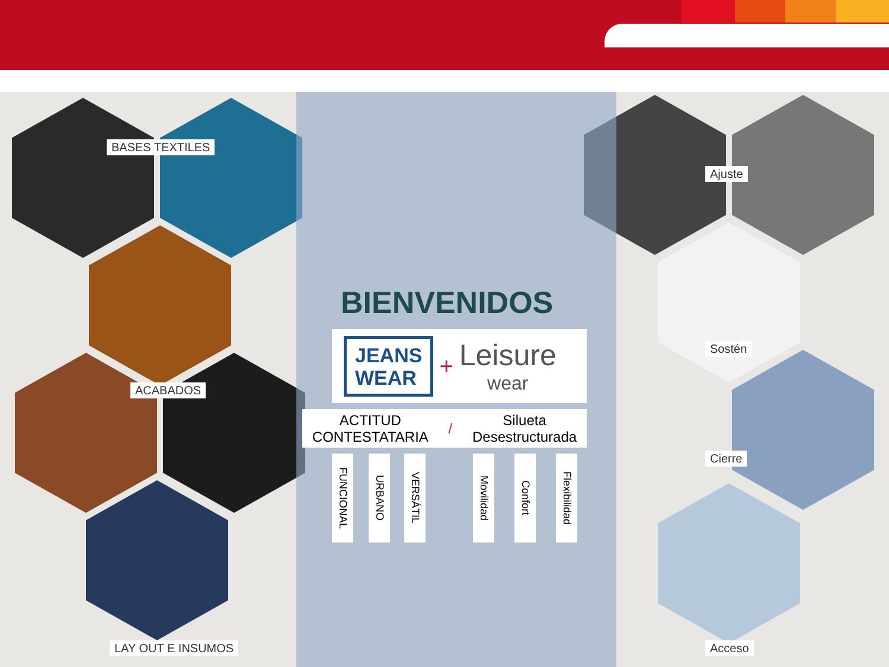BASES TEXTILES
ACABADOS
LAY OUT E INSUMOS
Ajuste
Sostén
Cierre
Acceso
BIENVENIDOS
JEANS
WEAR
+
Leisure
wear
ACTITUD
CONTESTATARIA
/
Silueta
Desestructurada
FUNCIONAL
URBANO
VERSÁTIL
Movilidad
Confort
Flexibilidad